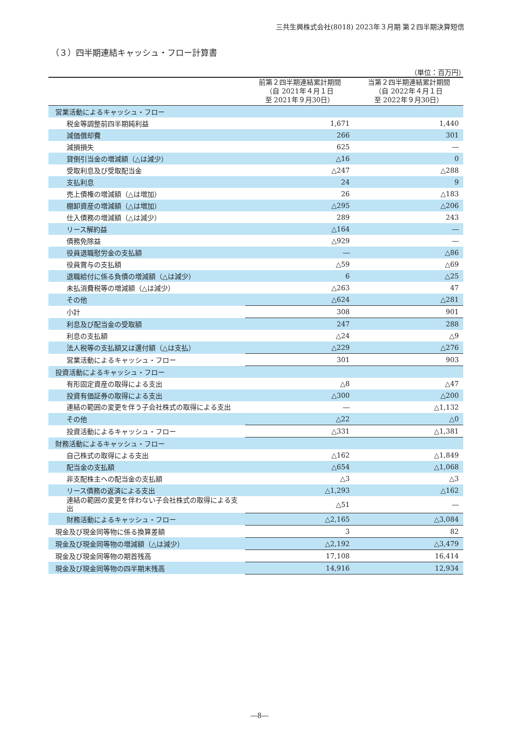三共生興株式会社(8018) 2023年３月期 第２四半期決算短信
（３）四半期連結キャッシュ・フロー計算書
（単位：百万円）
| | 前第２四半期連結累計期間 （自 2021年４月１日 至 2021年９月30日） | 当第２四半期連結累計期間 （自 2022年４月１日 至 2022年９月30日） |
| --- | --- | --- |
| 営業活動によるキャッシュ・フロー | | |
| 税金等調整前四半期純利益 | 1,671 | 1,440 |
| 減価償却費 | 266 | 301 |
| 減損損失 | 625 | ― |
| 貸倒引当金の増減額（△は減少） | △16 | 0 |
| 受取利息及び受取配当金 | △247 | △288 |
| 支払利息 | 24 | 9 |
| 売上債権の増減額（△は増加） | 26 | △183 |
| 棚卸資産の増減額（△は増加） | △295 | △206 |
| 仕入債務の増減額（△は減少） | 289 | 243 |
| リース解約益 | △164 | ― |
| 債務免除益 | △929 | ― |
| 役員退職慰労金の支払額 | ― | △86 |
| 役員賞与の支払額 | △59 | △69 |
| 退職給付に係る負債の増減額（△は減少） | 6 | △25 |
| 未払消費税等の増減額（△は減少） | △263 | 47 |
| その他 | △624 | △281 |
| 小計 | 308 | 901 |
| 利息及び配当金の受取額 | 247 | 288 |
| 利息の支払額 | △24 | △9 |
| 法人税等の支払額又は還付額（△は支払） | △229 | △276 |
| 営業活動によるキャッシュ・フロー | 301 | 903 |
| 投資活動によるキャッシュ・フロー | | |
| 有形固定資産の取得による支出 | △8 | △47 |
| 投資有価証券の取得による支出 | △300 | △200 |
| 連結の範囲の変更を伴う子会社株式の取得による支出 | ― | △1,132 |
| その他 | △22 | △0 |
| 投資活動によるキャッシュ・フロー | △331 | △1,381 |
| 財務活動によるキャッシュ・フロー | | |
| 自己株式の取得による支出 | △162 | △1,849 |
| 配当金の支払額 | △654 | △1,068 |
| 非支配株主への配当金の支払額 | △3 | △3 |
| リース債務の返済による支出 | △1,293 | △162 |
| 連結の範囲の変更を伴わない子会社株式の取得による支出 | △51 | ― |
| 財務活動によるキャッシュ・フロー | △2,165 | △3,084 |
| 現金及び現金同等物に係る換算差額 | 3 | 82 |
| 現金及び現金同等物の増減額（△は減少） | △2,192 | △3,479 |
| 現金及び現金同等物の期首残高 | 17,108 | 16,414 |
| 現金及び現金同等物の四半期末残高 | 14,916 | 12,934 |
―8―